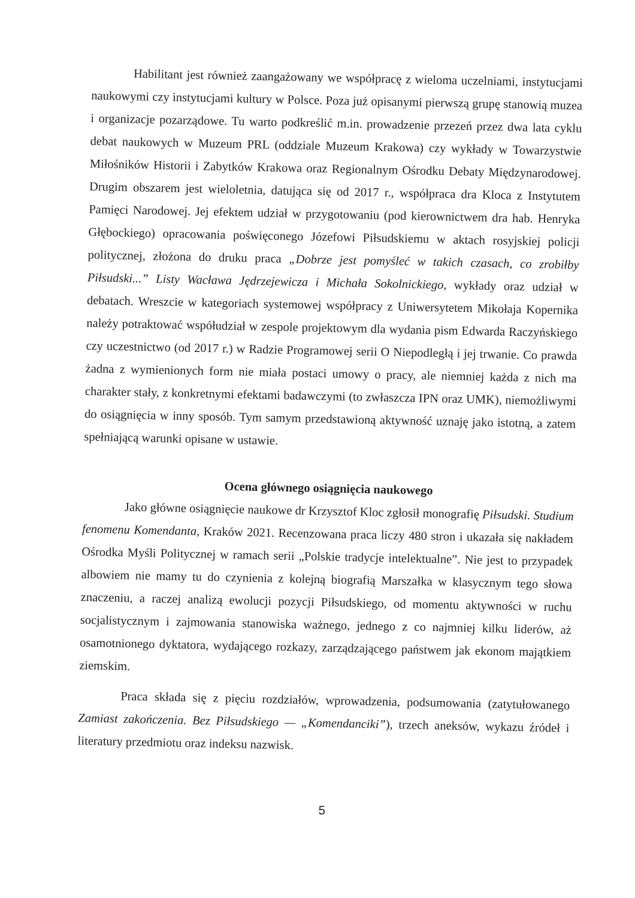Habilitant jest również zaangażowany we współpracę z wieloma uczelniami, instytucjami naukowymi czy instytucjami kultury w Polsce. Poza już opisanymi pierwszą grupę stanowią muzea i organizacje pozarządowe. Tu warto podkreślić m.in. prowadzenie przezeń przez dwa lata cyklu debat naukowych w Muzeum PRL (oddziale Muzeum Krakowa) czy wykłady w Towarzystwie Miłośników Historii i Zabytków Krakowa oraz Regionalnym Ośrodku Debaty Międzynarodowej. Drugim obszarem jest wieloletnia, datująca się od 2017 r., współpraca dra Kloca z Instytutem Pamięci Narodowej. Jej efektem udział w przygotowaniu (pod kierownictwem dra hab. Henryka Głębockiego) opracowania poświęconego Józefowi Piłsudskiemu w aktach rosyjskiej policji politycznej, złożona do druku praca „Dobrze jest pomyśleć w takich czasach, co zrobiłby Piłsudski...” Listy Wacława Jędrzejewicza i Michała Sokolnickiego, wykłady oraz udział w debatach. Wreszcie w kategoriach systemowej współpracy z Uniwersytetem Mikołaja Kopernika należy potraktować współudział w zespole projektowym dla wydania pism Edwarda Raczyńskiego czy uczestnictwo (od 2017 r.) w Radzie Programowej serii O Niepodległą i jej trwanie. Co prawda żadna z wymienionych form nie miała postaci umowy o pracy, ale niemniej każda z nich ma charakter stały, z konkretnymi efektami badawczymi (to zwłaszcza IPN oraz UMK), niemożliwymi do osiągnięcia w inny sposób. Tym samym przedstawioną aktywność uznaję jako istotną, a zatem spełniającą warunki opisane w ustawie.
Ocena głównego osiągnięcia naukowego
Jako główne osiągnięcie naukowe dr Krzysztof Kloc zgłosił monografię Piłsudski. Studium fenomenu Komendanta, Kraków 2021. Recenzowana praca liczy 480 stron i ukazała się nakładem Ośrodka Myśli Politycznej w ramach serii „Polskie tradycje intelektualne”. Nie jest to przypadek albowiem nie mamy tu do czynienia z kolejną biografią Marszałka w klasycznym tego słowa znaczeniu, a raczej analizą ewolucji pozycji Piłsudskiego, od momentu aktywności w ruchu socjalistycznym i zajmowania stanowiska ważnego, jednego z co najmniej kilku liderów, aż osamotnionego dyktatora, wydającego rozkazy, zarządzającego państwem jak ekonom majątkiem ziemskim.
Praca składa się z pięciu rozdziałów, wprowadzenia, podsumowania (zatytułowanego Zamiast zakończenia. Bez Piłsudskiego — „Komendanciki”), trzech aneksów, wykazu źródeł i literatury przedmiotu oraz indeksu nazwisk.
5